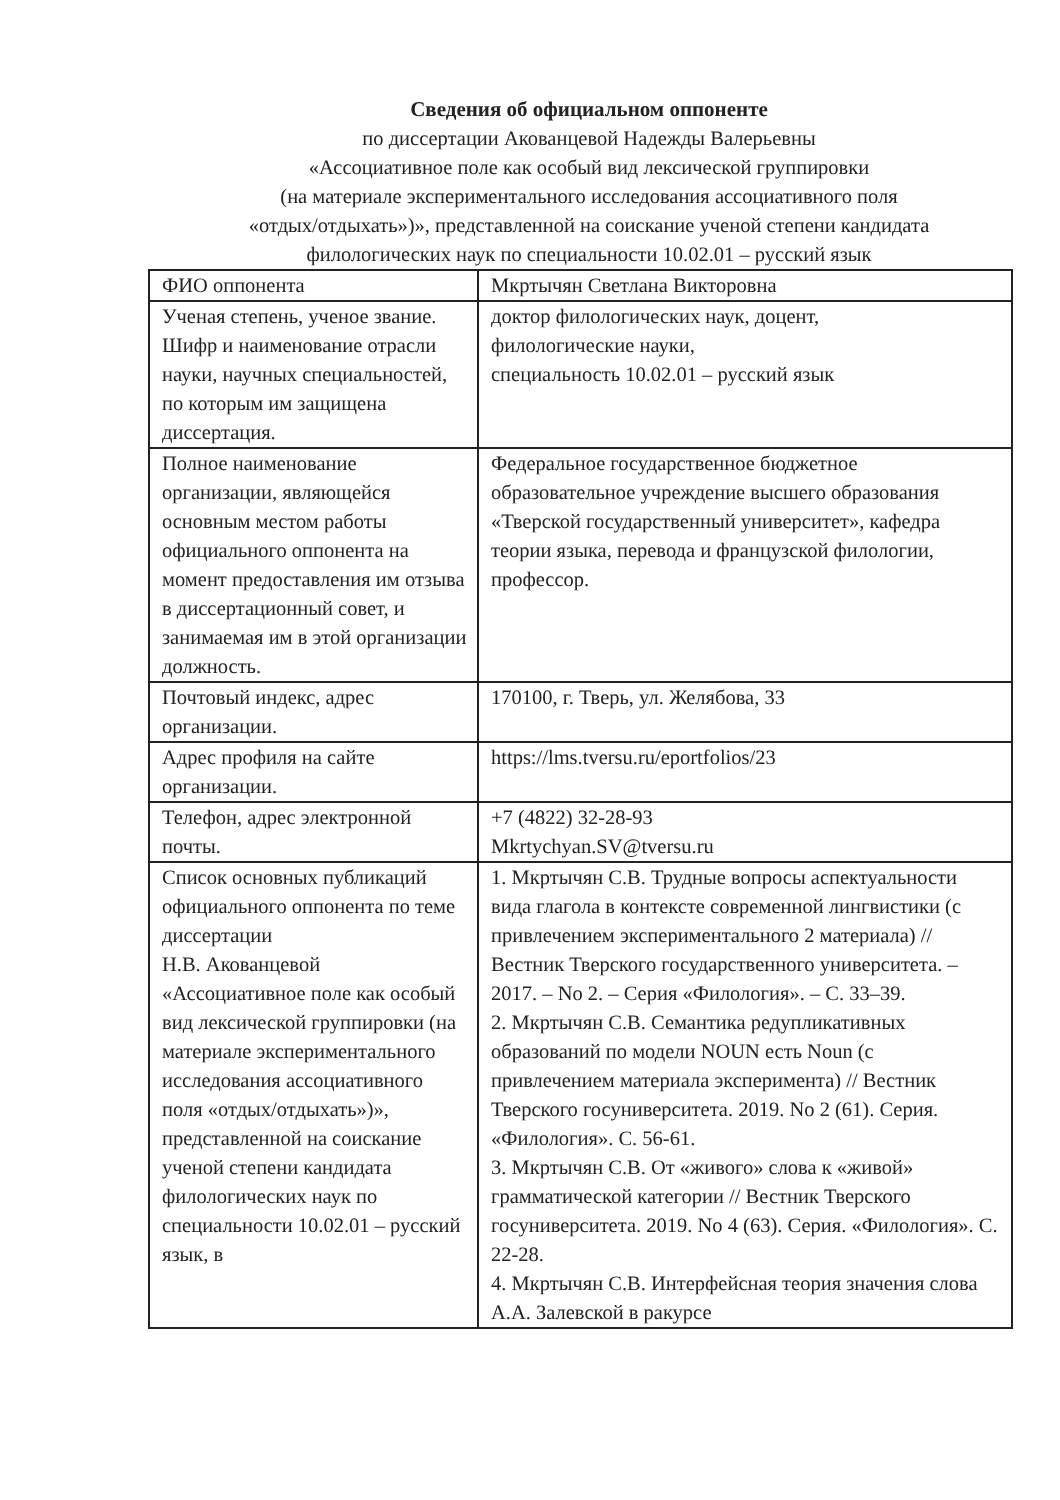Сведения об официальном оппоненте
по диссертации Акованцевой Надежды Валерьевны
«Ассоциативное поле как особый вид лексической группировки
(на материале экспериментального исследования ассоциативного поля
«отдых/отдыхать»)», представленной на соискание ученой степени кандидата
филологических наук по специальности 10.02.01 – русский язык
| ФИО оппонента | Мкртычян Светлана Викторовна |
| Ученая степень, ученое звание. Шифр и наименование отрасли науки, научных специальностей, по которым им защищена диссертация. | доктор филологических наук, доцент, филологические науки, специальность 10.02.01 – русский язык |
| Полное наименование организации, являющейся основным местом работы официального оппонента на момент предоставления им отзыва в диссертационный совет, и занимаемая им в этой организации должность. | Федеральное государственное бюджетное образовательное учреждение высшего образования «Тверской государственный университет», кафедра теории языка, перевода и французской филологии, профессор. |
| Почтовый индекс, адрес организации. | 170100, г. Тверь, ул. Желябова, 33 |
| Адрес профиля на сайте организации. | https://lms.tversu.ru/eportfolios/23 |
| Телефон, адрес электронной почты. | +7 (4822) 32-28-93 Mkrtychyan.SV@tversu.ru |
| Список основных публикаций официального оппонента по теме диссертации Н.В. Акованцевой «Ассоциативное поле как особый вид лексической группировки (на материале экспериментального исследования ассоциативного поля «отдых/отдыхать»)», представленной на соискание ученой степени кандидата филологических наук по специальности 10.02.01 – русский язык, в | 1. Мкртычян С.В. Трудные вопросы аспектуальности вида глагола в контексте современной лингвистики (с привлечением экспериментального 2 материала) // Вестник Тверского государственного университета. – 2017. – No 2. – Серия «Филология». – С. 33–39. 2. Мкртычян С.В. Семантика редупликативных образований по модели NOUN есть Noun (с привлечением материала эксперимента) // Вестник Тверского госуниверситета. 2019. No 2 (61). Серия. «Филология». С. 56-61. 3. Мкртычян С.В. От «живого» слова к «живой» грамматической категории // Вестник Тверского госуниверситета. 2019. No 4 (63). Серия. «Филология». С. 22-28. 4. Мкртычян С.В. Интерфейсная теория значения слова А.А. Залевской в ракурсе |